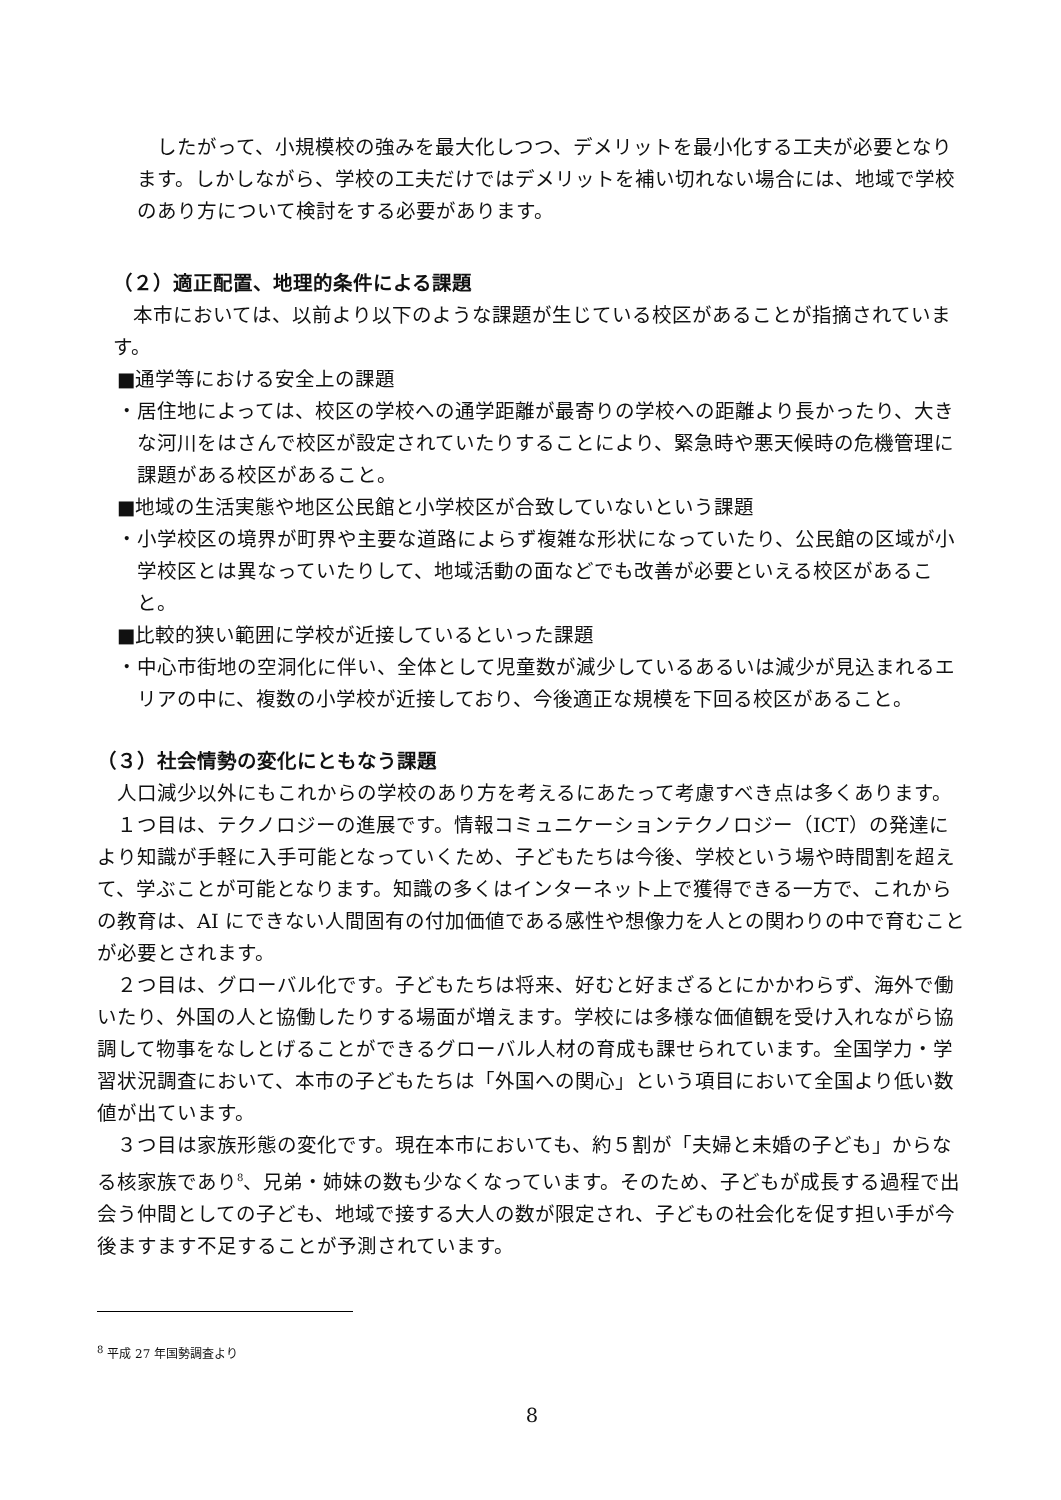したがって、小規模校の強みを最大化しつつ、デメリットを最小化する工夫が必要となります。しかしながら、学校の工夫だけではデメリットを補い切れない場合には、地域で学校のあり方について検討をする必要があります。
（２）適正配置、地理的条件による課題
　本市においては、以前より以下のような課題が生じている校区があることが指摘されています。
■通学等における安全上の課題
・居住地によっては、校区の学校への通学距離が最寄りの学校への距離より長かったり、大きな河川をはさんで校区が設定されていたりすることにより、緊急時や悪天候時の危機管理に課題がある校区があること。
■地域の生活実態や地区公民館と小学校区が合致していないという課題
・小学校区の境界が町界や主要な道路によらず複雑な形状になっていたり、公民館の区域が小学校区とは異なっていたりして、地域活動の面などでも改善が必要といえる校区があること。
■比較的狭い範囲に学校が近接しているといった課題
・中心市街地の空洞化に伴い、全体として児童数が減少しているあるいは減少が見込まれるエリアの中に、複数の小学校が近接しており、今後適正な規模を下回る校区があること。
（３）社会情勢の変化にともなう課題
　人口減少以外にもこれからの学校のあり方を考えるにあたって考慮すべき点は多くあります。
　１つ目は、テクノロジーの進展です。情報コミュニケーションテクノロジー（ICT）の発達により知識が手軽に入手可能となっていくため、子どもたちは今後、学校という場や時間割を超えて、学ぶことが可能となります。知識の多くはインターネット上で獲得できる一方で、これからの教育は、AI にできない人間固有の付加価値である感性や想像力を人との関わりの中で育むことが必要とされます。
　２つ目は、グローバル化です。子どもたちは将来、好むと好まざるとにかかわらず、海外で働いたり、外国の人と協働したりする場面が増えます。学校には多様な価値観を受け入れながら協調して物事をなしとげることができるグローバル人材の育成も課せられています。全国学力・学習状況調査において、本市の子どもたちは「外国への関心」という項目において全国より低い数値が出ています。
　３つ目は家族形態の変化です。現在本市においても、約５割が「夫婦と未婚の子ども」からなる核家族であり<sup>8</sup>、兄弟・姉妹の数も少なくなっています。そのため、子どもが成長する過程で出会う仲間としての子ども、地域で接する大人の数が限定され、子どもの社会化を促す担い手が今後ますます不足することが予測されています。
<sup>8</sup> 平成 27 年国勢調査より
8